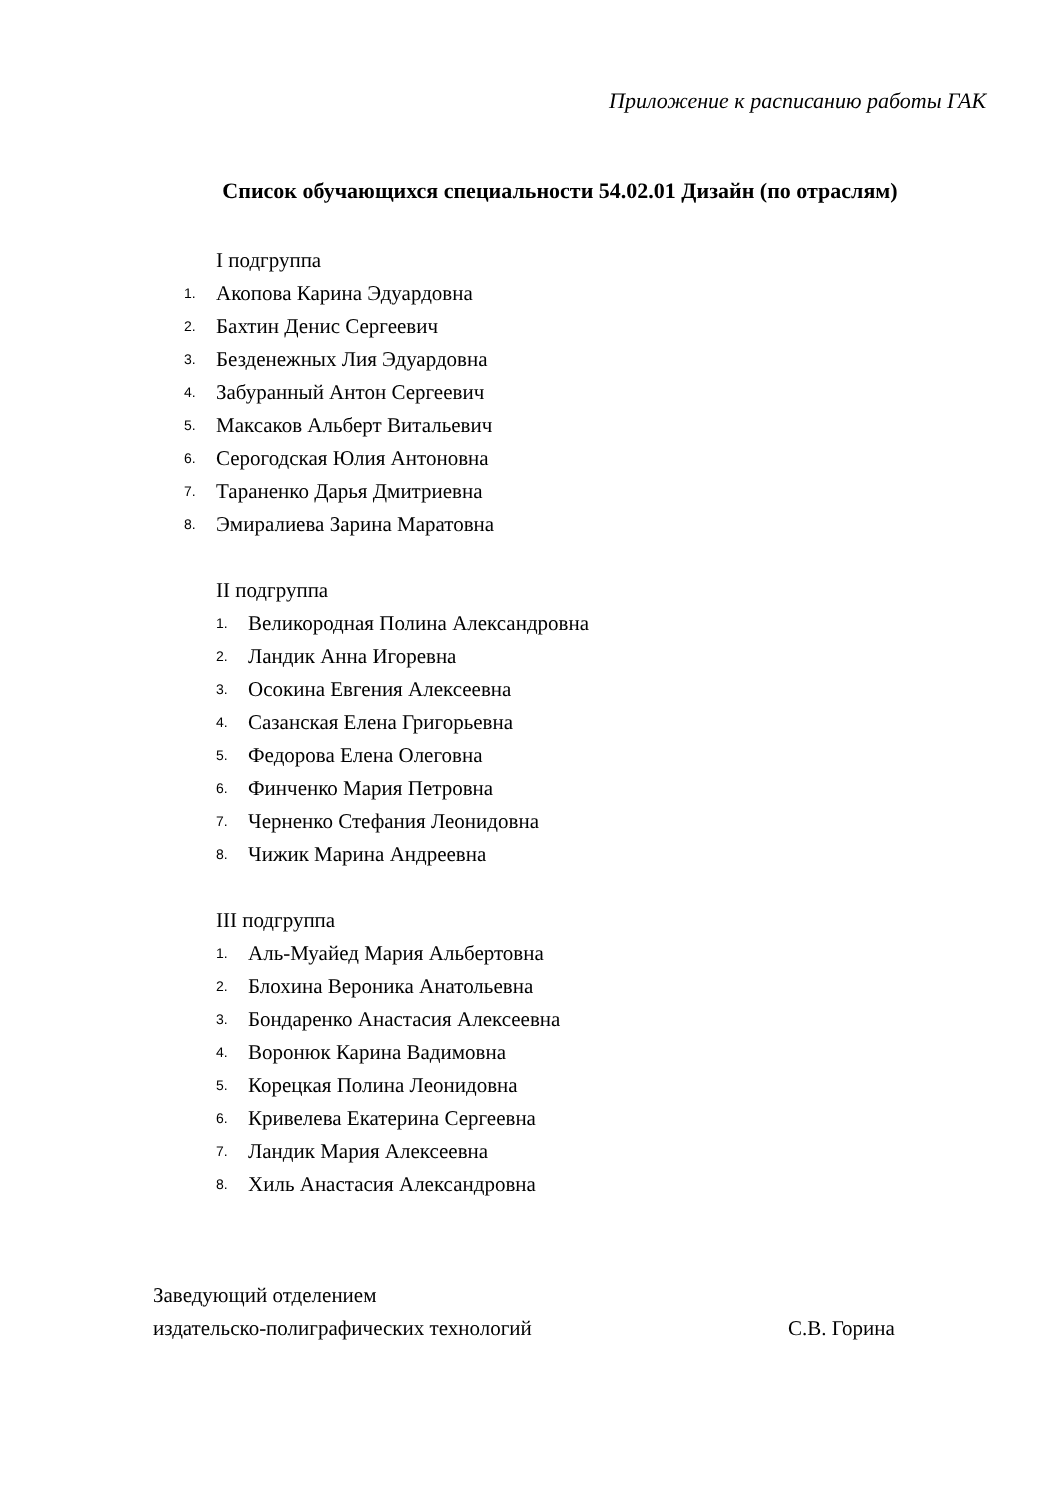Приложение к расписанию работы ГАК
Список обучающихся специальности 54.02.01 Дизайн (по отраслям)
I подгруппа
1. Акопова Карина Эдуардовна
2. Бахтин Денис Сергеевич
3. Безденежных Лия Эдуардовна
4. Забуранный Антон Сергеевич
5. Максаков Альберт Витальевич
6. Серогодская Юлия Антоновна
7. Тараненко Дарья Дмитриевна
8. Эмиралиева Зарина Маратовна
II подгруппа
1. Великородная Полина Александровна
2. Ландик Анна Игоревна
3. Осокина Евгения Алексеевна
4. Сазанская Елена Григорьевна
5. Федорова Елена Олеговна
6. Финченко Мария Петровна
7. Черненко Стефания Леонидовна
8. Чижик Марина Андреевна
III подгруппа
1. Аль-Муайед Мария Альбертовна
2. Блохина Вероника Анатольевна
3. Бондаренко Анастасия Алексеевна
4. Воронюк Карина Вадимовна
5. Корецкая Полина Леонидовна
6. Кривелева Екатерина Сергеевна
7. Ландик Мария Алексеевна
8. Хиль Анастасия Александровна
Заведующий отделением
издательско-полиграфических технологий С.В. Горина